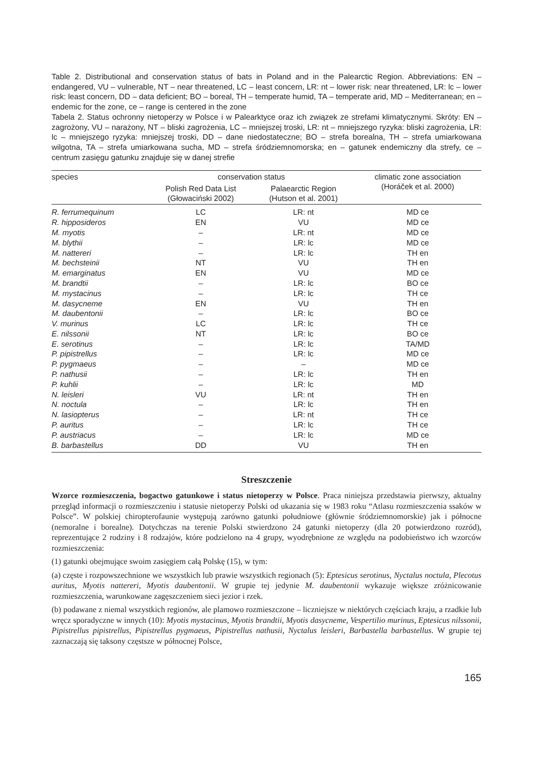Table 2. Distributional and conservation status of bats in Poland and in the Palearctic Region. Abbreviations: EN – endangered, VU – vulnerable, NT – near threatened, LC – least concern, LR: nt – lower risk: near threatened, LR: lc – lower risk: least concern, DD – data deficient; BO – boreal, TH – temperate humid, TA – temperate arid, MD – Mediterranean; en – endemic for the zone, ce – range is centered in the zone
Tabela 2. Status ochronny nietoperzy w Polsce i w Palearktyce oraz ich związek ze strefami klimatycznymi. Skróty: EN – zagrożony, VU – narażony, NT – bliski zagrożenia, LC – mniejszej troski, LR: nt – mniejszego ryzyka: bliski zagrożenia, LR: lc – mniejszego ryzyka: mniejszej troski, DD – dane niedostateczne; BO – strefa borealna, TH – strefa umiarkowana wilgotna, TA – strefa umiarkowana sucha, MD – strefa śródziemnomorska; en – gatunek endemiczny dla strefy, ce – centrum zasięgu gatunku znajduje się w danej strefie
| species | conservation status | | climatic zone association (Horáček et al. 2000) |
| --- | --- | --- | --- |
| | Polish Red Data List (Głowaciński 2002) | Palaearctic Region (Hutson et al. 2001) | |
| R. ferrumequinum | LC | LR: nt | MD ce |
| R. hipposideros | EN | VU | MD ce |
| M. myotis | – | LR: nt | MD ce |
| M. blythii | – | LR: lc | MD ce |
| M. nattereri | – | LR: lc | TH en |
| M. bechsteinii | NT | VU | TH en |
| M. emarginatus | EN | VU | MD ce |
| M. brandtii | – | LR: lc | BO ce |
| M. mystacinus | – | LR: lc | TH ce |
| M. dasycneme | EN | VU | TH en |
| M. daubentonii | – | LR: lc | BO ce |
| V. murinus | LC | LR: lc | TH ce |
| E. nilssonii | NT | LR: lc | BO ce |
| E. serotinus | – | LR: lc | TA/MD |
| P. pipistrellus | – | LR: lc | MD ce |
| P. pygmaeus | – | – | MD ce |
| P. nathusii | – | LR: lc | TH en |
| P. kuhlii | – | LR: lc | MD |
| N. leisleri | VU | LR: nt | TH en |
| N. noctula | – | LR: lc | TH en |
| N. lasiopterus | – | LR: nt | TH ce |
| P. auritus | – | LR: lc | TH ce |
| P. austriacus | – | LR: lc | MD ce |
| B. barbastellus | DD | VU | TH en |
Streszczenie
Wzorce rozmieszczenia, bogactwo gatunkowe i status nietoperzy w Polsce. Praca niniejsza przedstawia pierwszy, aktualny przegląd informacji o rozmieszczeniu i statusie nietoperzy Polski od ukazania się w 1983 roku “Atlasu rozmieszczenia ssaków w Polsce”. W polskiej chiropterofaunie występują zarówno gatunki południowe (głównie śródziemnomorskie) jak i północne (nemoralne i borealne). Dotychczas na terenie Polski stwierdzono 24 gatunki nietoperzy (dla 20 potwierdzono rozród), reprezentujące 2 rodziny i 8 rodzajów, które podzielono na 4 grupy, wyodrębnione ze względu na podobieństwo ich wzorców rozmieszczenia:
(1) gatunki obejmujące swoim zasięgiem całą Polskę (15), w tym:
(a) częste i rozpowszechnione we wszystkich lub prawie wszystkich regionach (5): Eptesicus serotinus, Nyctalus noctula, Plecotus auritus, Myotis nattereri, Myotis daubentonii. W grupie tej jedynie M. daubentonii wykazuje większe zróżnicowanie rozmieszczenia, warunkowane zagęszczeniem sieci jezior i rzek.
(b) podawane z niemal wszystkich regionów, ale plamowo rozmieszczone – liczniejsze w niektórych częściach kraju, a rzadkie lub wręcz sporadyczne w innych (10): Myotis mystacinus, Myotis brandtii, Myotis dasycneme, Vespertilio murinus, Eptesicus nilssonii, Pipistrellus pipistrellus, Pipistrellus pygmaeus, Pipistrellus nathusii, Nyctalus leisleri, Barbastella barbastellus. W grupie tej zaznaczają się taksony częstsze w północnej Polsce,
165